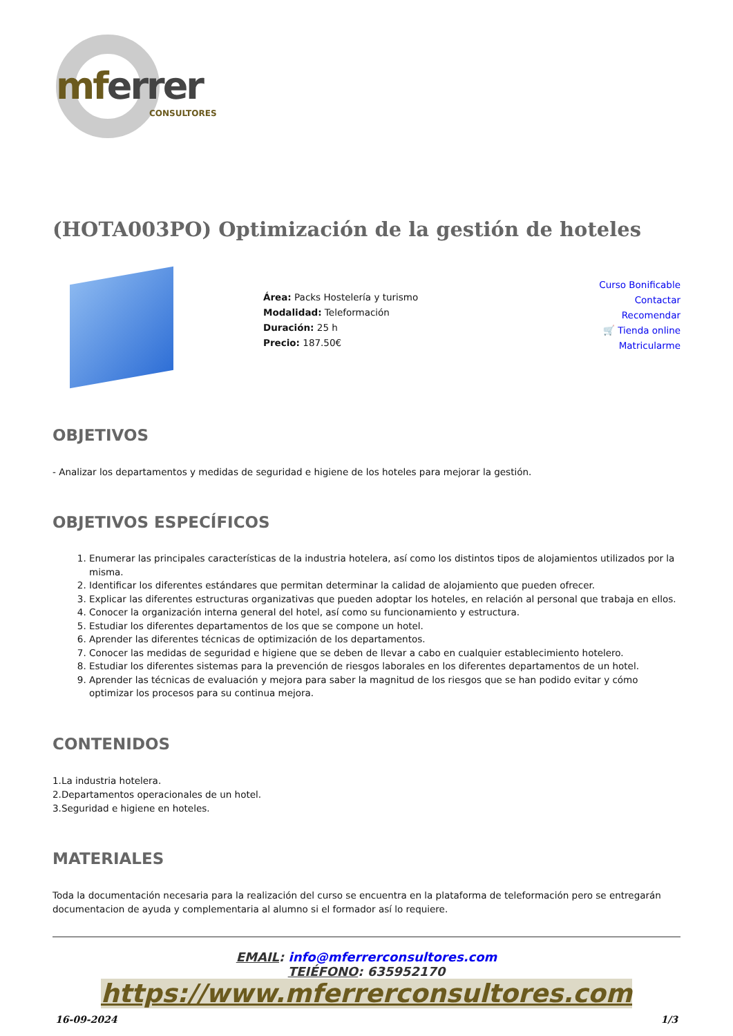mferrer
CONSULTORES
(HOTA003PO) Optimización de la gestión de hoteles
Área: Packs Hostelería y turismo
Modalidad: Teleformación
Duración: 25 h
Precio: 187.50€
Curso Bonificable
Contactar
Recomendar
🛒 Tienda online
Matricularme
OBJETIVOS
- Analizar los departamentos y medidas de seguridad e higiene de los hoteles para mejorar la gestión.
OBJETIVOS ESPECÍFICOS
1. Enumerar las principales características de la industria hotelera, así como los distintos tipos de alojamientos utilizados por la misma.
2. Identificar los diferentes estándares que permitan determinar la calidad de alojamiento que pueden ofrecer.
3. Explicar las diferentes estructuras organizativas que pueden adoptar los hoteles, en relación al personal que trabaja en ellos.
4. Conocer la organización interna general del hotel, así como su funcionamiento y estructura.
5. Estudiar los diferentes departamentos de los que se compone un hotel.
6. Aprender las diferentes técnicas de optimización de los departamentos.
7. Conocer las medidas de seguridad e higiene que se deben de llevar a cabo en cualquier establecimiento hotelero.
8. Estudiar los diferentes sistemas para la prevención de riesgos laborales en los diferentes departamentos de un hotel.
9. Aprender las técnicas de evaluación y mejora para saber la magnitud de los riesgos que se han podido evitar y cómo optimizar los procesos para su continua mejora.
CONTENIDOS
1.La industria hotelera.
2.Departamentos operacionales de un hotel.
3.Seguridad e higiene en hoteles.
MATERIALES
Toda la documentación necesaria para la realización del curso se encuentra en la plataforma de teleformación pero se entregarán documentacion de ayuda y complementaria al alumno si el formador así lo requiere.
EMAIL: info@mferrerconsultores.com
TEIÉFONO: 635952170
https://www.mferrerconsultores.com
16-09-2024 1/3